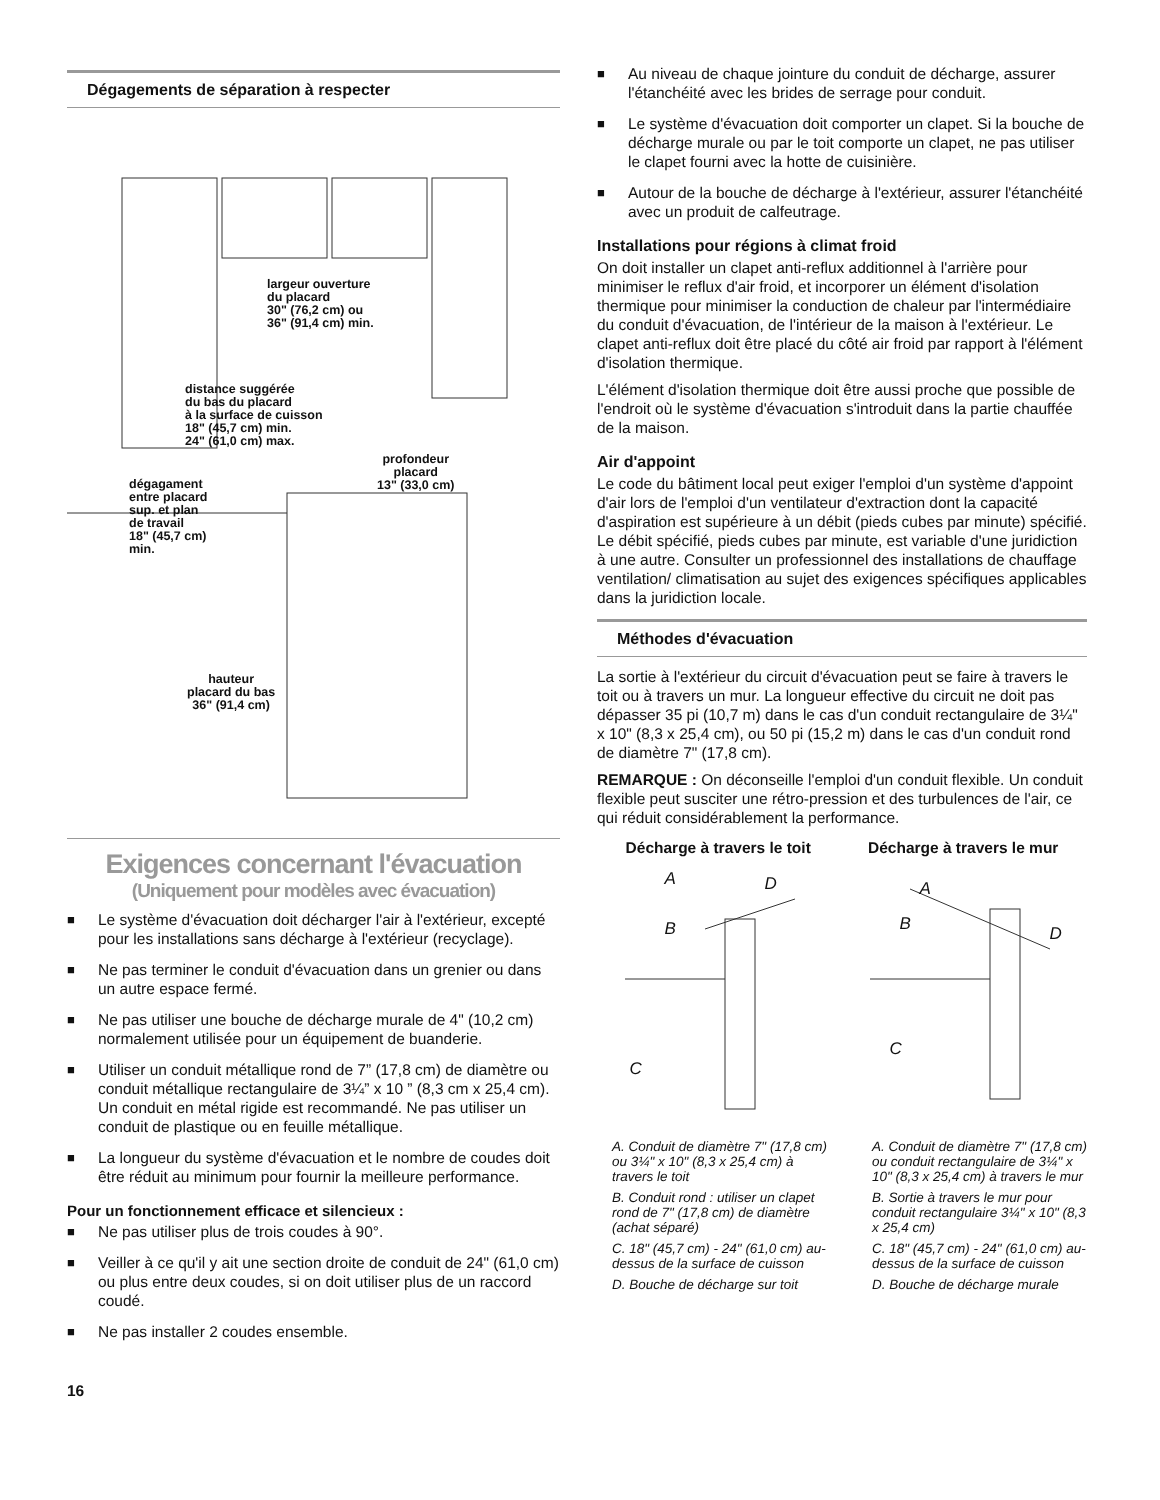Dégagements de séparation à respecter
largeur ouverture
du placard
30" (76,2 cm) ou
36" (91,4 cm) min.
distance suggérée
du bas du placard
à la surface de cuisson
18" (45,7 cm) min.
24" (61,0 cm) max.
profondeur
placard
13" (33,0 cm)
dégagament
entre placard
sup. et plan
de travail
18" (45,7 cm)
min.
hauteur
placard du bas
36" (91,4 cm)
Exigences concernant l'évacuation
(Uniquement pour modèles avec évacuation)
■ Le système d'évacuation doit décharger l'air à l'extérieur, excepté pour les installations sans décharge à l'extérieur (recyclage).
■ Ne pas terminer le conduit d'évacuation dans un grenier ou dans un autre espace fermé.
■ Ne pas utiliser une bouche de décharge murale de 4" (10,2 cm) normalement utilisée pour un équipement de buanderie.
■ Utiliser un conduit métallique rond de 7” (17,8 cm) de diamètre ou conduit métallique rectangulaire de 3¼” x 10 ” (8,3 cm x 25,4 cm). Un conduit en métal rigide est recommandé. Ne pas utiliser un conduit de plastique ou en feuille métallique.
■ La longueur du système d'évacuation et le nombre de coudes doit être réduit au minimum pour fournir la meilleure performance.
Pour un fonctionnement efficace et silencieux :
■ Ne pas utiliser plus de trois coudes à 90°.
■ Veiller à ce qu'il y ait une section droite de conduit de 24" (61,0 cm) ou plus entre deux coudes, si on doit utiliser plus de un raccord coudé.
■ Ne pas installer 2 coudes ensemble.
16
■ Au niveau de chaque jointure du conduit de décharge, assurer l'étanchéité avec les brides de serrage pour conduit.
■ Le système d'évacuation doit comporter un clapet. Si la bouche de décharge murale ou par le toit comporte un clapet, ne pas utiliser le clapet fourni avec la hotte de cuisinière.
■ Autour de la bouche de décharge à l'extérieur, assurer l'étanchéité avec un produit de calfeutrage.
Installations pour régions à climat froid
On doit installer un clapet anti-reflux additionnel à l'arrière pour minimiser le reflux d'air froid, et incorporer un élément d'isolation thermique pour minimiser la conduction de chaleur par l'intermédiaire du conduit d'évacuation, de l'intérieur de la maison à l'extérieur. Le clapet anti-reflux doit être placé du côté air froid par rapport à l'élément d'isolation thermique.
L'élément d'isolation thermique doit être aussi proche que possible de l'endroit où le système d'évacuation s'introduit dans la partie chauffée de la maison.
Air d'appoint
Le code du bâtiment local peut exiger l'emploi d'un système d'appoint d'air lors de l'emploi d'un ventilateur d'extraction dont la capacité d'aspiration est supérieure à un débit (pieds cubes par minute) spécifié. Le débit spécifié, pieds cubes par minute, est variable d'une juridiction à une autre. Consulter un professionnel des installations de chauffage ventilation/ climatisation au sujet des exigences spécifiques applicables dans la juridiction locale.
Méthodes d'évacuation
La sortie à l'extérieur du circuit d'évacuation peut se faire à travers le toit ou à travers un mur. La longueur effective du circuit ne doit pas dépasser 35 pi (10,7 m) dans le cas d'un conduit rectangulaire de 3¼" x 10" (8,3 x 25,4 cm), ou 50 pi (15,2 m) dans le cas d'un conduit rond de diamètre 7" (17,8 cm).
REMARQUE : On déconseille l'emploi d'un conduit flexible. Un conduit flexible peut susciter une rétro-pression et des turbulences de l'air, ce qui réduit considérablement la performance.
Décharge à travers le toit Décharge à travers le mur
A D
B
C
A
B D
C
A. Conduit de diamètre 7" (17,8 cm) ou 3¼" x 10" (8,3 x 25,4 cm) à travers le toit
B. Conduit rond : utiliser un clapet rond de 7" (17,8 cm) de diamètre (achat séparé)
C. 18" (45,7 cm) - 24" (61,0 cm) au-dessus de la surface de cuisson
D. Bouche de décharge sur toit
A. Conduit de diamètre 7" (17,8 cm) ou conduit rectangulaire de 3¼" x 10" (8,3 x 25,4 cm) à travers le mur
B. Sortie à travers le mur pour conduit rectangulaire 3¼" x 10" (8,3 x 25,4 cm)
C. 18" (45,7 cm) - 24" (61,0 cm) au-dessus de la surface de cuisson
D. Bouche de décharge murale